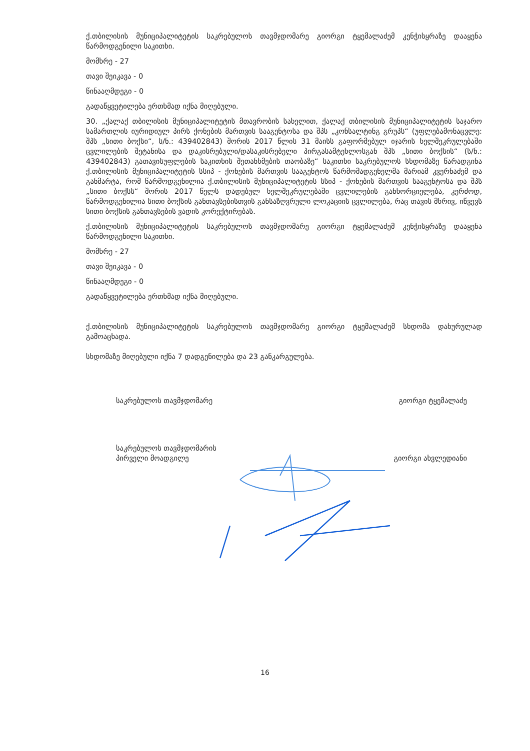ქ.თბილისის მუნიციპალიტეტის საკრებულოს თავმჯდომარე გიორგი ტყემალაძემ კენჭისყრაზე დააყენა წარმოდგენილი საკითხი.
მომხრე - 27
თავი შეიკავა - 0
წინააღმდეგი - 0
გადაწყვეტილება ერთხმად იქნა მიღებული.
30. „ქალაქ თბილისის მუნიციპალიტეტის მთავრობის სახელით, ქალაქ თბილისის მუნიციპალიტეტის საჯარო სამართლის იურიდიულ პირს ქონების მართვის სააგენტოსა და შპს „კონსალტინგ გრუპს“ (უფლებამონაცვლე: შპს „სითი ბოქსი“, ს/ნ.: 439402843) შორის 2017 წლის 31 მაისს გაფორმებულ იჯარის ხელშეკრულებაში ცვლილების შეტანისა და დაკისრებული/დასაკისრებელი პირგასამტეხლოსგან შპს „სითი ბოქსის“ (ს/ნ.: 439402843) გათავისუფლების საკითხის შეთანხმების თაობაზე“ საკითხი საკრებულოს სხდომაზე წარადგინა ქ.თბილისის მუნიციპალიტეტის სსიპ - ქონების მართვის სააგენტოს წარმომადგენელმა მარიამ კვერნაძემ და განმარტა, რომ წარმოდგენილია ქ.თბილისის მუნიციპალიტეტის სსიპ - ქონების მართვის სააგენტოსა და შპს „სითი ბოქსს“ შორის 2017 წელს დადებულ ხელშეკრულებაში ცვლილების განხორციელება, კერძოდ, წარმოდგენილია სითი ბოქსის განთავსებისთვის განსაზღვრული ლოკაციის ცვლილება, რაც თავის მხრივ, იწვევს სითი ბოქსის განთავსების ვადის კორექტირებას.
ქ.თბილისის მუნიციპალიტეტის საკრებულოს თავმჯდომარე გიორგი ტყემალაძემ კენჭისყრაზე დააყენა წარმოდგენილი საკითხი.
მომხრე - 27
თავი შეიკავა - 0
წინააღმდეგი - 0
გადაწყვეტილება ერთხმად იქნა მიღებული.
ქ.თბილისის მუნიციპალიტეტის საკრებულოს თავმჯდომარე გიორგი ტყემალაძემ სხდომა დახურულად გამოაცხადა.
სხდომაზე მიღებული იქნა 7 დადგენილება და 23 განკარგულება.
საკრებულოს თავმჯდომარე გიორგი ტყემალაძე
საკრებულოს თავმჯდომარის
პირველი მოადგილე
გიორგი ახვლედიანი
16